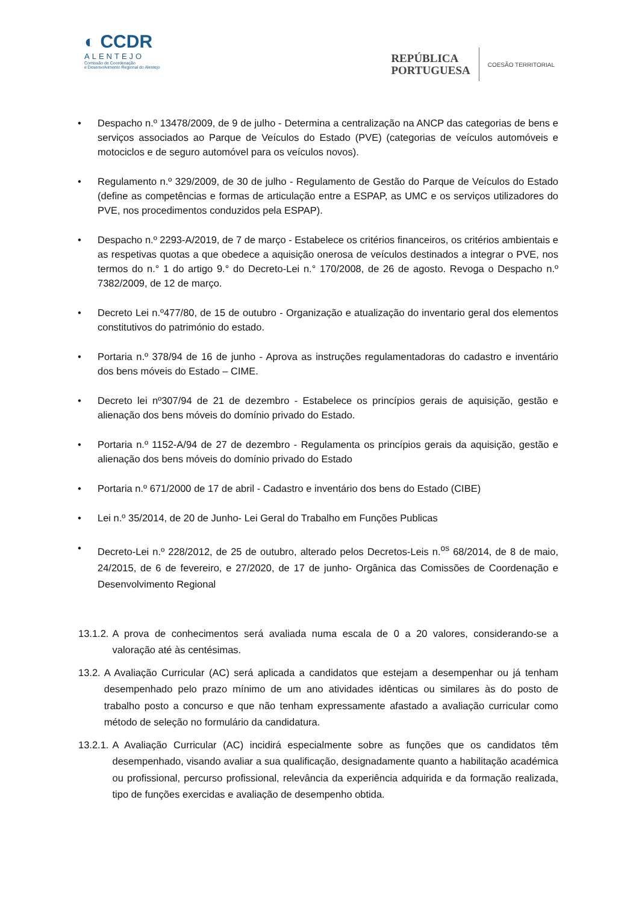◐ CCDR
ALENTEJO
Comissão de Coordenação
e Desenvolvimento Regional do Alentejo
REPÚBLICA
PORTUGUESA
COESÃO TERRITORIAL
• Despacho n.º 13478/2009, de 9 de julho - Determina a centralização na ANCP das categorias de bens e serviços associados ao Parque de Veículos do Estado (PVE) (categorias de veículos automóveis e motociclos e de seguro automóvel para os veículos novos).
• Regulamento n.º 329/2009, de 30 de julho - Regulamento de Gestão do Parque de Veículos do Estado (define as competências e formas de articulação entre a ESPAP, as UMC e os serviços utilizadores do PVE, nos procedimentos conduzidos pela ESPAP).
• Despacho n.º 2293-A/2019, de 7 de março - Estabelece os critérios financeiros, os critérios ambientais e as respetivas quotas a que obedece a aquisição onerosa de veículos destinados a integrar o PVE, nos termos do n.° 1 do artigo 9.° do Decreto-Lei n.° 170/2008, de 26 de agosto. Revoga o Despacho n.º 7382/2009, de 12 de março.
• Decreto Lei n.º477/80, de 15 de outubro - Organização e atualização do inventario geral dos elementos constitutivos do património do estado.
• Portaria n.º 378/94 de 16 de junho - Aprova as instruções regulamentadoras do cadastro e inventário dos bens móveis do Estado – CIME.
• Decreto lei nº307/94 de 21 de dezembro - Estabelece os princípios gerais de aquisição, gestão e alienação dos bens móveis do domínio privado do Estado.
• Portaria n.º 1152-A/94 de 27 de dezembro - Regulamenta os princípios gerais da aquisição, gestão e alienação dos bens móveis do domínio privado do Estado
• Portaria n.º 671/2000 de 17 de abril - Cadastro e inventário dos bens do Estado (CIBE)
• Lei n.º 35/2014, de 20 de Junho- Lei Geral do Trabalho em Funções Publicas
• Decreto-Lei n.º 228/2012, de 25 de outubro, alterado pelos Decretos-Leis n.<sup>os</sup> 68/2014, de 8 de maio, 24/2015, de 6 de fevereiro, e 27/2020, de 17 de junho- Orgânica das Comissões de Coordenação e Desenvolvimento Regional
13.1.2. A prova de conhecimentos será avaliada numa escala de 0 a 20 valores, considerando-se a valoração até às centésimas.
13.2. A Avaliação Curricular (AC) será aplicada a candidatos que estejam a desempenhar ou já tenham desempenhado pelo prazo mínimo de um ano atividades idênticas ou similares às do posto de trabalho posto a concurso e que não tenham expressamente afastado a avaliação curricular como método de seleção no formulário da candidatura.
13.2.1. A Avaliação Curricular (AC) incidirá especialmente sobre as funções que os candidatos têm desempenhado, visando avaliar a sua qualificação, designadamente quanto a habilitação académica ou profissional, percurso profissional, relevância da experiência adquirida e da formação realizada, tipo de funções exercidas e avaliação de desempenho obtida.